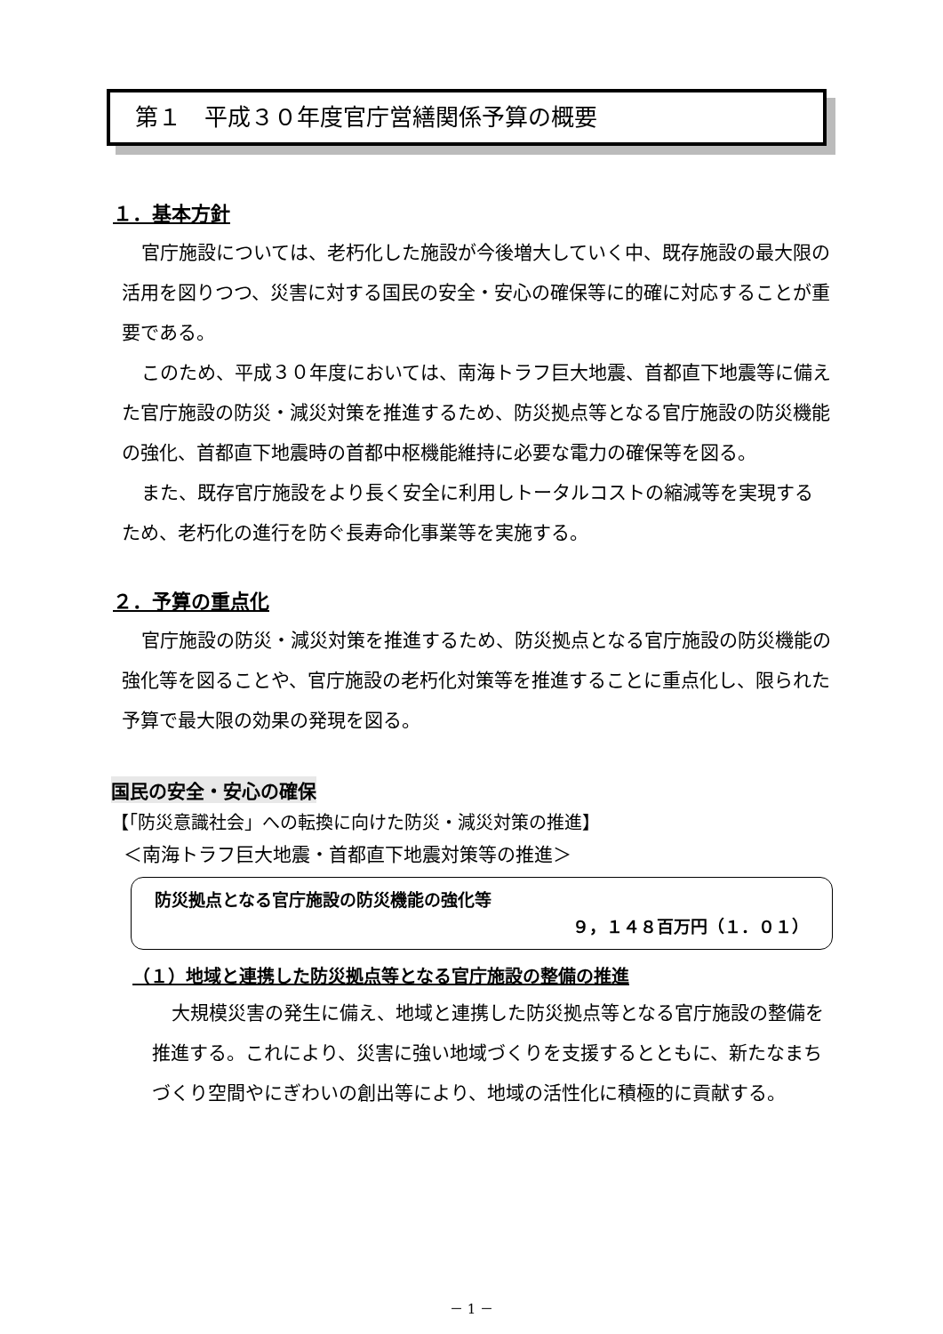第１　平成３０年度官庁営繕関係予算の概要
１．基本方針
官庁施設については、老朽化した施設が今後増大していく中、既存施設の最大限の活用を図りつつ、災害に対する国民の安全・安心の確保等に的確に対応することが重要である。
このため、平成３０年度においては、南海トラフ巨大地震、首都直下地震等に備えた官庁施設の防災・減災対策を推進するため、防災拠点等となる官庁施設の防災機能の強化、首都直下地震時の首都中枢機能維持に必要な電力の確保等を図る。
また、既存官庁施設をより長く安全に利用しトータルコストの縮減等を実現するため、老朽化の進行を防ぐ長寿命化事業等を実施する。
２．予算の重点化
官庁施設の防災・減災対策を推進するため、防災拠点となる官庁施設の防災機能の強化等を図ることや、官庁施設の老朽化対策等を推進することに重点化し、限られた予算で最大限の効果の発現を図る。
国民の安全・安心の確保
【「防災意識社会」への転換に向けた防災・減災対策の推進】
＜南海トラフ巨大地震・首都直下地震対策等の推進＞
防災拠点となる官庁施設の防災機能の強化等
９，１４８百万円（１．０１）
（１）地域と連携した防災拠点等となる官庁施設の整備の推進
大規模災害の発生に備え、地域と連携した防災拠点等となる官庁施設の整備を推進する。これにより、災害に強い地域づくりを支援するとともに、新たなまちづくり空間やにぎわいの創出等により、地域の活性化に積極的に貢献する。
－ 1 －